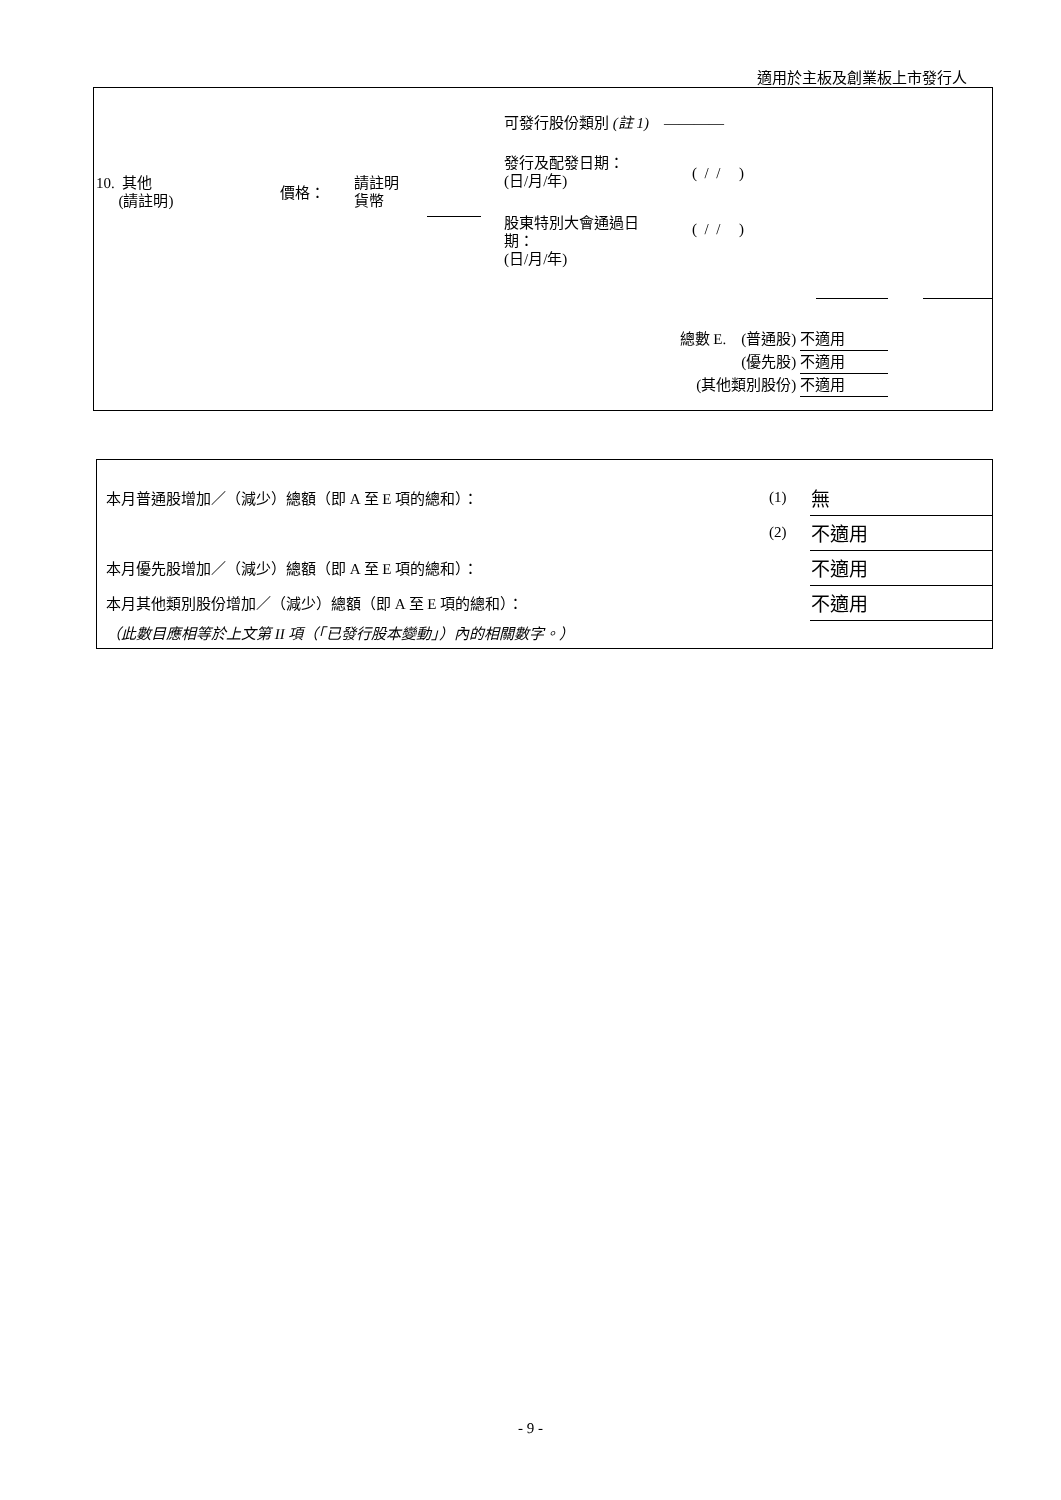適用於主板及創業板上市發行人
10. 其他
(請註明)
價格：
請註明
貨幣
可發行股份類別 (註 1) ————
發行及配發日期：
(日/月/年)
( / / )
股東特別大會通過日
期：
(日/月/年)
( / / )
總數 E. (普通股) 不適用
(優先股) 不適用
(其他類別股份) 不適用
| 本月普通股增加／（減少）總額（即 A 至 E 項的總和）： | (1) | 無 |
| | (2) | 不適用 |
| 本月優先股增加／（減少）總額（即 A 至 E 項的總和）： | | 不適用 |
| 本月其他類別股份增加／（減少）總額（即 A 至 E 項的總和）： | | 不適用 |
| （此數目應相等於上文第 II 項（「已發行股本變動」）內的相關數字。） | | |
- 9 -